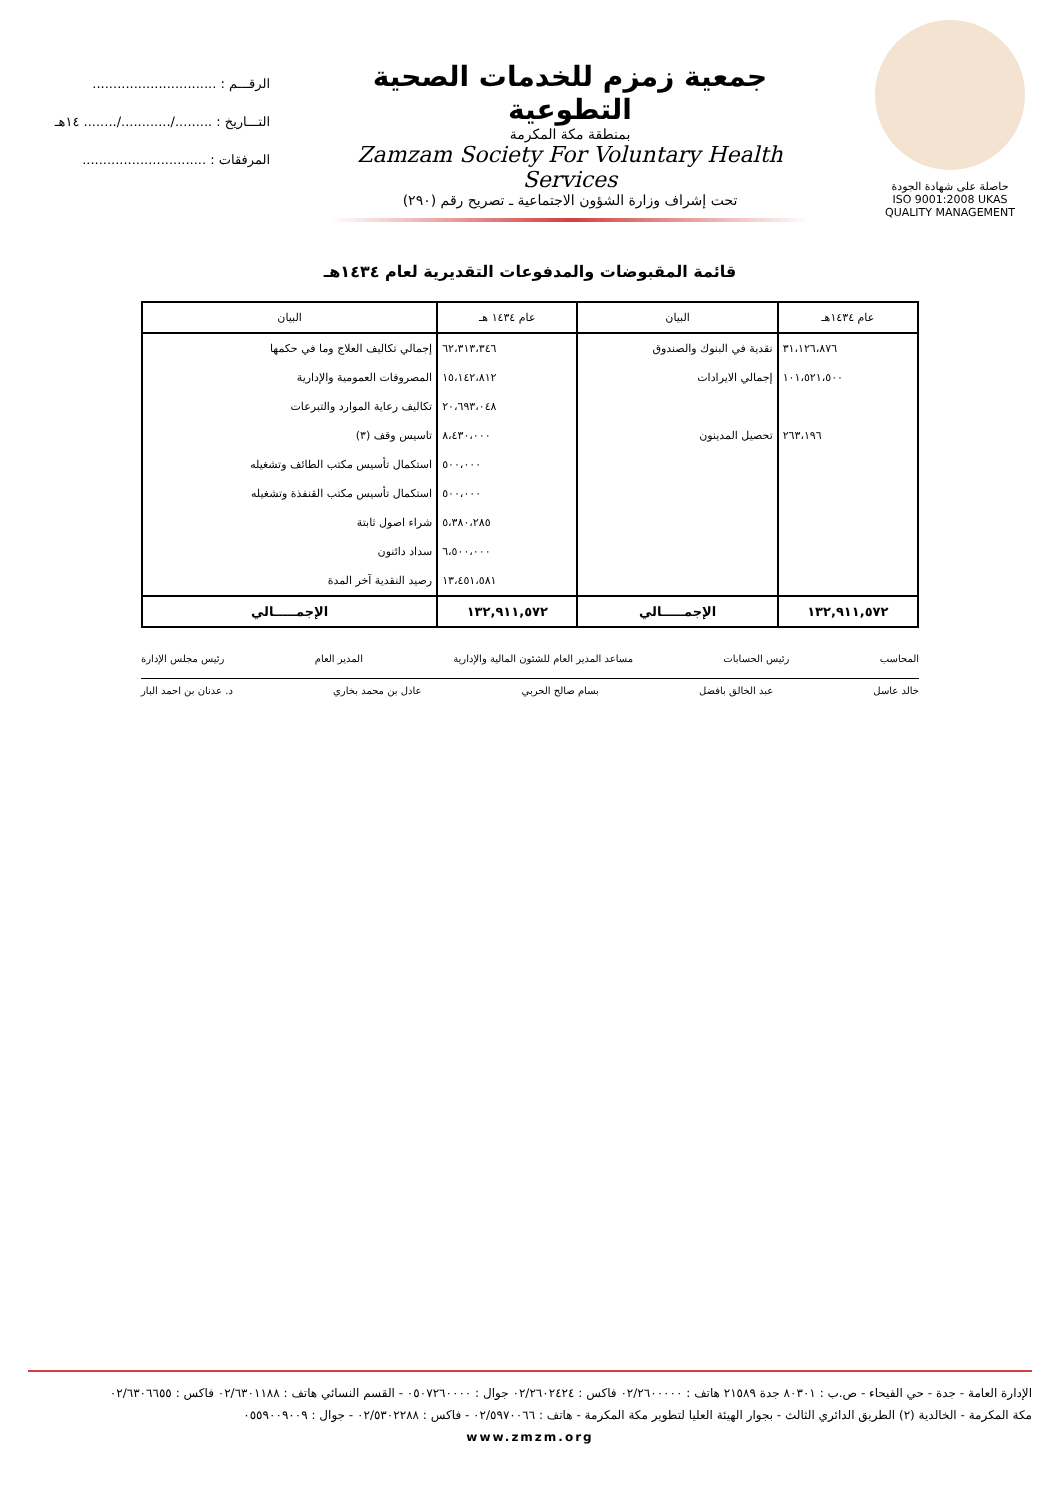حاصلة على شهادة الجودة
ISO 9001:2008 UKAS QUALITY MANAGEMENT
جمعية زمزم للخدمات الصحية التطوعية
بمنطقة مكة المكرمة
Zamzam Society For Voluntary Health Services
تحت إشراف وزارة الشؤون الاجتماعية ـ تصريح رقم (٢٩٠)
الرقـــم : ..............................
التـــاريخ : ........./............/........ ١٤هـ
المرفقات : ..............................
قائمة المقبوضات والمدفوعات التقديرية لعام ١٤٣٤هـ
| عام ١٤٣٤هـ | البيان | عام ١٤٣٤ هـ | البيان |
| --- | --- | --- | --- |
| ٣١،١٢٦،٨٧٦ | نقدية في البنوك والصندوق | ٦٢،٣١٣،٣٤٦ | إجمالي تكاليف العلاج وما في حكمها |
| ١٠١،٥٢١،٥٠٠ | إجمالي الايرادات | ١٥،١٤٢،٨١٢ | المصروفات العمومية والإدارية |
| | | ٢٠،٦٩٣،٠٤٨ | تكاليف رعاية الموارد والتبرعات |
| ٢٦٣،١٩٦ | تحصيل المدينون | ٨،٤٣٠،٠٠٠ | تاسيس وقف (٣) |
| | | ٥٠٠،٠٠٠ | استكمال تأسيس مكتب الطائف وتشغيله |
| | | ٥٠٠،٠٠٠ | استكمال تأسيس مكتب القنفذة وتشغيله |
| | | ٥،٣٨٠،٢٨٥ | شراء اصول ثابتة |
| | | ٦،٥٠٠،٠٠٠ | سداد دائنون |
| | | ١٣،٤٥١،٥٨١ | رصيد النقدية آخر المدة |
| ١٣٢,٩١١,٥٧٢ | الإجمـــــالي | ١٣٢,٩١١,٥٧٢ | الإجمـــــالي |
المحاسب رئيس الحسابات مساعد المدير العام للشئون المالية والإدارية المدير العام رئيس مجلس الإدارة
خالد عاسل عبد الخالق بافضل بسام صالح الحربي عادل بن محمد بخاري د. عدنان بن احمد البار
الإدارة العامة - جدة - حي الفيحاء - ص.ب : ٨٠٣٠١ جدة ٢١٥٨٩ هاتف : ٠٢/٢٦٠٠٠٠٠ فاكس : ٠٢/٢٦٠٢٤٢٤ جوال : ٠٥٠٧٢٦٠٠٠٠ - القسم النسائي هاتف : ٠٢/٦٣٠١١٨٨ فاكس : ٠٢/٦٣٠٦٦٥٥
مكة المكرمة - الخالدية (٢) الطريق الدائري الثالث - بجوار الهيئة العليا لتطوير مكة المكرمة - هاتف : ٠٢/٥٩٧٠٠٦٦ - فاكس : ٠٢/٥٣٠٢٢٨٨ - جوال : ٠٥٥٩٠٠٩٠٠٩
www.zmzm.org